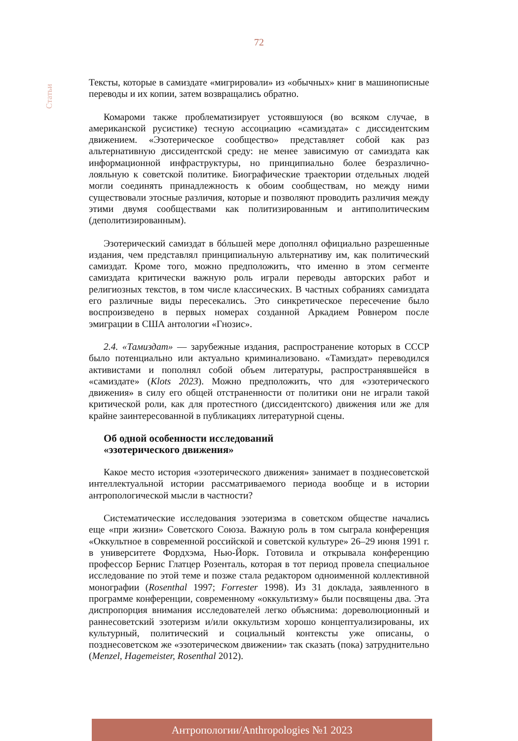72
Статьи
Тексты, которые в самиздате «мигрировали» из «обычных» книг в машинописные переводы и их копии, затем возвращались обратно.
Комароми также проблематизирует устоявшуюся (во всяком случае, в американской русистике) тесную ассоциацию «самиздата» с диссидентским движением. «Эзотерическое сообщество» представляет собой как раз альтернативную диссидентской среду: не менее зависимую от самиздата как информационной инфраструктуры, но принципиально более безразлично-лояльную к советской политике. Биографические траектории отдельных людей могли соединять принадлежность к обоим сообществам, но между ними существовали этосные различия, которые и позволяют проводить различия между этими двумя сообществами как политизированным и антиполитическим (деполитизированным).
Эзотерический самиздат в бóльшей мере дополнял официально разрешенные издания, чем представлял принципиальную альтернативу им, как политический самиздат. Кроме того, можно предположить, что именно в этом сегменте самиздата критически важную роль играли переводы авторских работ и религиозных текстов, в том числе классических. В частных собраниях самиздата его различные виды пересекались. Это синкретическое пересечение было воспроизведено в первых номерах созданной Аркадием Ровнером после эмиграции в США антологии «Гнозис».
2.4. «Тамиздат» — зарубежные издания, распространение которых в СССР было потенциально или актуально криминализовано. «Тамиздат» переводился активистами и пополнял собой объем литературы, распространявшейся в «самиздате» (Klots 2023). Можно предположить, что для «эзотерического движения» в силу его общей отстраненности от политики они не играли такой критической роли, как для протестного (диссидентского) движения или же для крайне заинтересованной в публикациях литературной сцены.
Об одной особенности исследований
«эзотерического движения»
Какое место история «эзотерического движения» занимает в позднесоветской интеллектуальной истории рассматриваемого периода вообще и в истории антропологической мысли в частности?
Систематические исследования эзотеризма в советском обществе начались еще «при жизни» Советского Союза. Важную роль в том сыграла конференция «Оккультное в современной российской и советской культуре» 26–29 июня 1991 г. в университете Фордхэма, Нью-Йорк. Готовила и открывала конференцию профессор Бернис Глатцер Розенталь, которая в тот период провела специальное исследование по этой теме и позже стала редактором одноименной коллективной монографии (Rosenthal 1997; Forrester 1998). Из 31 доклада, заявленного в программе конференции, современному «оккультизму» были посвящены два. Эта диспропорция внимания исследователей легко объяснима: дореволюционный и раннесоветский эзотеризм и/или оккультизм хорошо концептуализированы, их культурный, политический и социальный контексты уже описаны, о позднесоветском же «эзотерическом движении» так сказать (пока) затруднительно (Menzel, Hagemeister, Rosenthal 2012).
Антропологии/Anthropologies №1 2023